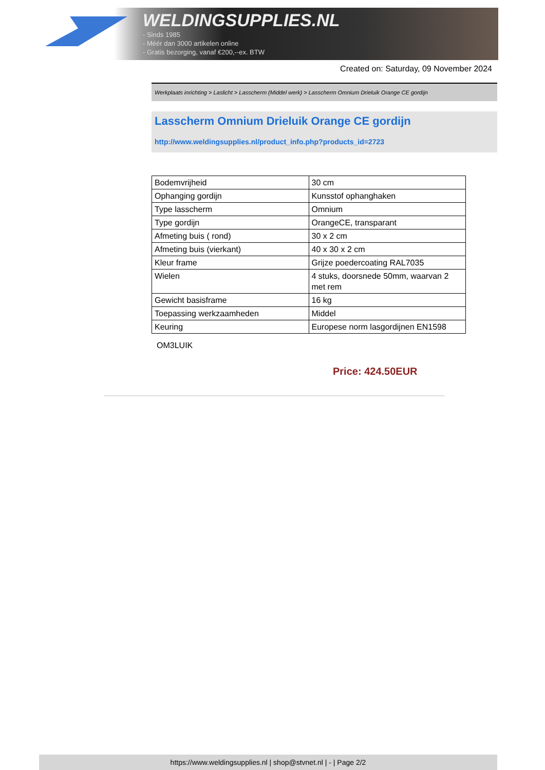WELDINGSUPPLIES.NL
- Sinds 1985
- Méér dan 3000 artikelen online
- Gratis bezorging, vanaf €200,--ex. BTW
Created on: Saturday, 09 November 2024
Werkplaats inrichting > Laslicht > Lasscherm (Middel werk) > Lasscherm Omnium Drieluik Orange CE gordijn
Lasscherm Omnium Drieluik Orange CE gordijn
http://www.weldingsupplies.nl/product_info.php?products_id=2723
| Bodemvrijheid | 30 cm |
| Ophanging gordijn | Kunsstof ophanghaken |
| Type lasscherm | Omnium |
| Type gordijn | OrangeCE, transparant |
| Afmeting buis ( rond) | 30 x 2 cm |
| Afmeting buis (vierkant) | 40 x 30 x 2 cm |
| Kleur frame | Grijze poedercoating RAL7035 |
| Wielen | 4 stuks, doorsnede 50mm, waarvan 2 met rem |
| Gewicht basisframe | 16 kg |
| Toepassing werkzaamheden | Middel |
| Keuring | Europese norm lasgordijnen EN1598 |
OM3LUIK
Price: 424.50EUR
https://www.weldingsupplies.nl | shop@stvnet.nl | - | Page 2/2